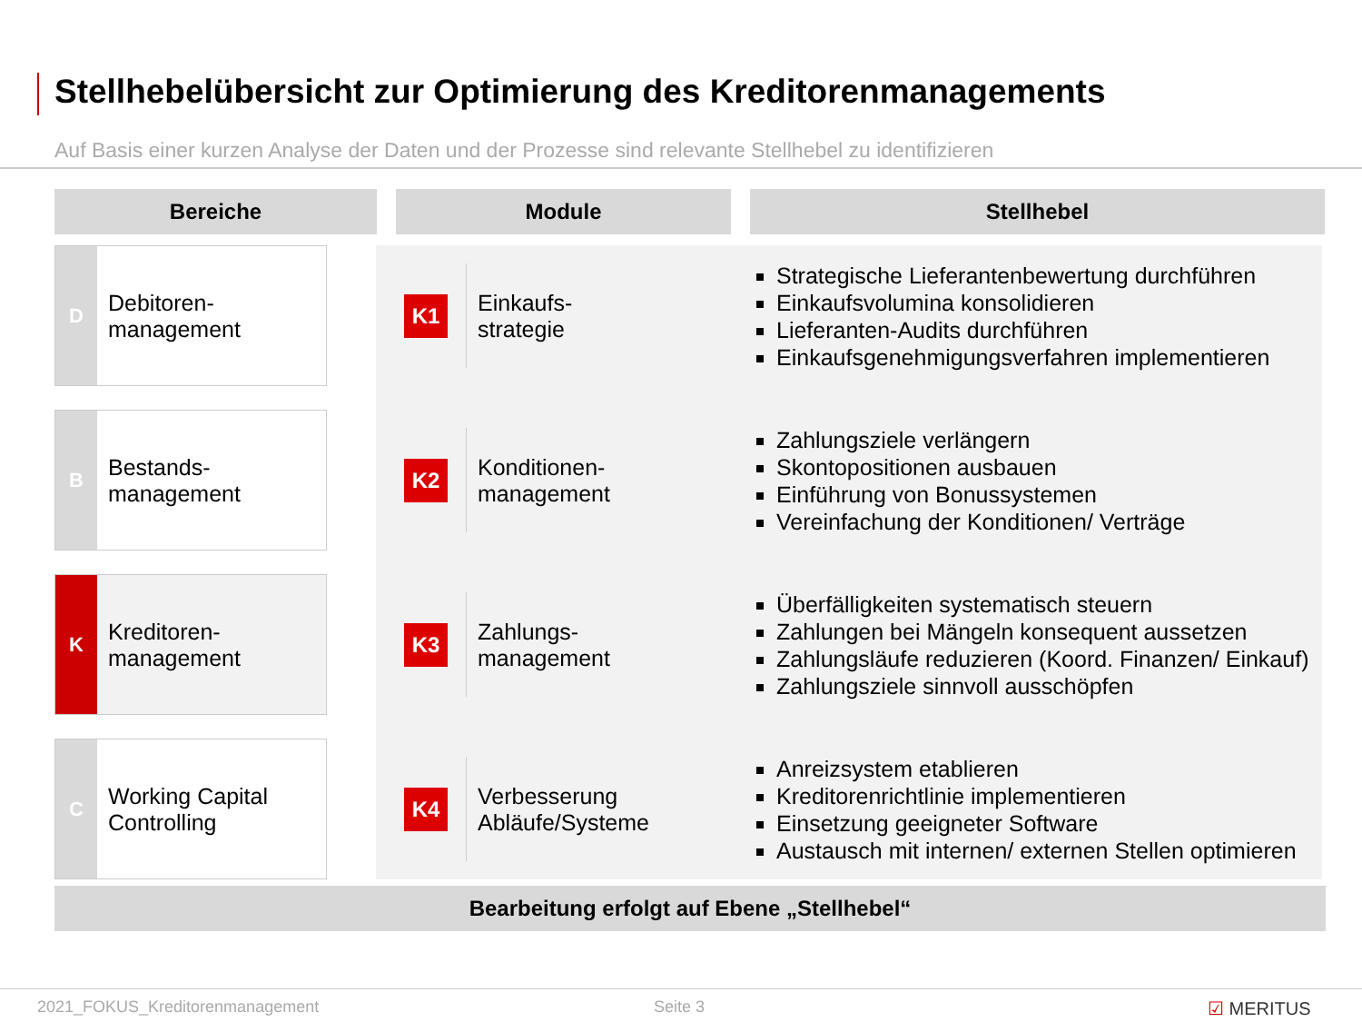Stellhebelübersicht zur Optimierung des Kreditorenmanagements
Auf Basis einer kurzen Analyse der Daten und der Prozesse sind relevante Stellhebel zu identifizieren
Bereiche Module Stellhebel
D Debitoren-
management
K1
Einkaufs-
strategie
Strategische Lieferantenbewertung durchführen
Einkaufsvolumina konsolidieren
Lieferanten-Audits durchführen
Einkaufsgenehmigungsverfahren implementieren
B Bestands-
management
K2
Konditionen-
management
Zahlungsziele verlängern
Skontopositionen ausbauen
Einführung von Bonussystemen
Vereinfachung der Konditionen/ Verträge
K Kreditoren-
management
K3
Zahlungs-
management
Überfälligkeiten systematisch steuern
Zahlungen bei Mängeln konsequent aussetzen
Zahlungsläufe reduzieren (Koord. Finanzen/ Einkauf)
Zahlungsziele sinnvoll ausschöpfen
C Working Capital
Controlling
K4
Verbesserung
Abläufe/Systeme
Anreizsystem etablieren
Kreditorenrichtlinie implementieren
Einsetzung geeigneter Software
Austausch mit internen/ externen Stellen optimieren
Bearbeitung erfolgt auf Ebene „Stellhebel“
2021_FOKUS_Kreditorenmanagement
Seite 3 ☑ MERITUS